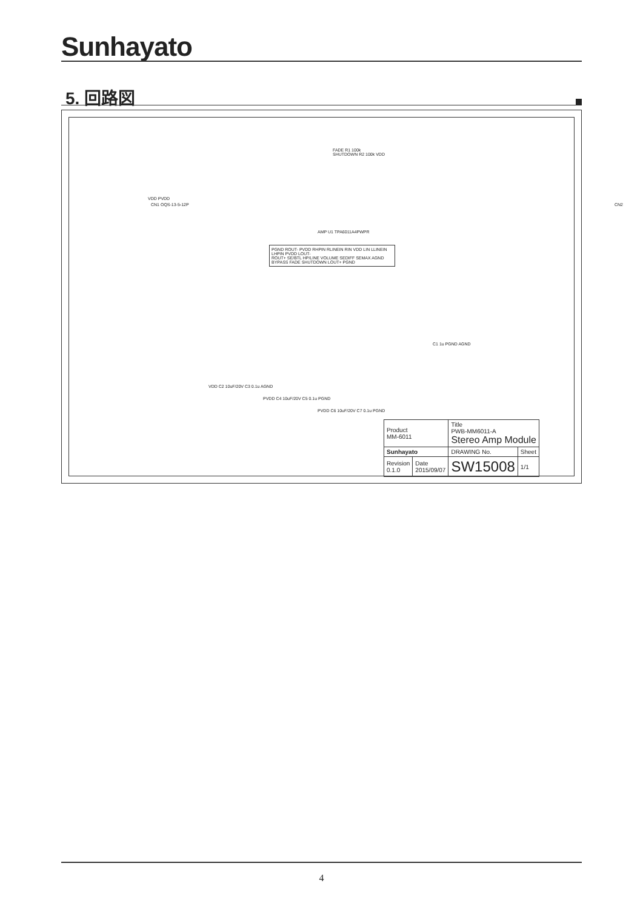Sunhayato
5. 回路図
FADE R1 100k
SHUTDOWN R2 100k VDD
VDD PVDD
CN1 OQS-13-5-12P CN2
AMP U1 TPA6011A4PWPR
PGND ROUT- PVDD RHPIN RLINEIN RIN VDD LIN LLINEIN LHPIN PVDD LOUT-
ROUT+ SE/BTL HP/LINE VOLUME SEDIFF SEMAX AGND BYPASS FADE SHUTDOWN LOUT+ PGND
C1 1u PGND AGND
VDD C2 10uF/20V C3 0.1u AGND
PVDD C4 10uF/20V C5 0.1u PGND
PVDD C6 10uF/20V C7 0.1u PGND
| Product MM-6011 | | Title PWB-MM6011-A Stereo Amp Module | |
| Sunhayato | | DRAWING No. | Sheet |
| Revision 0.1.0 | Date 2015/09/07 | SW15008 | 1/1 |
4